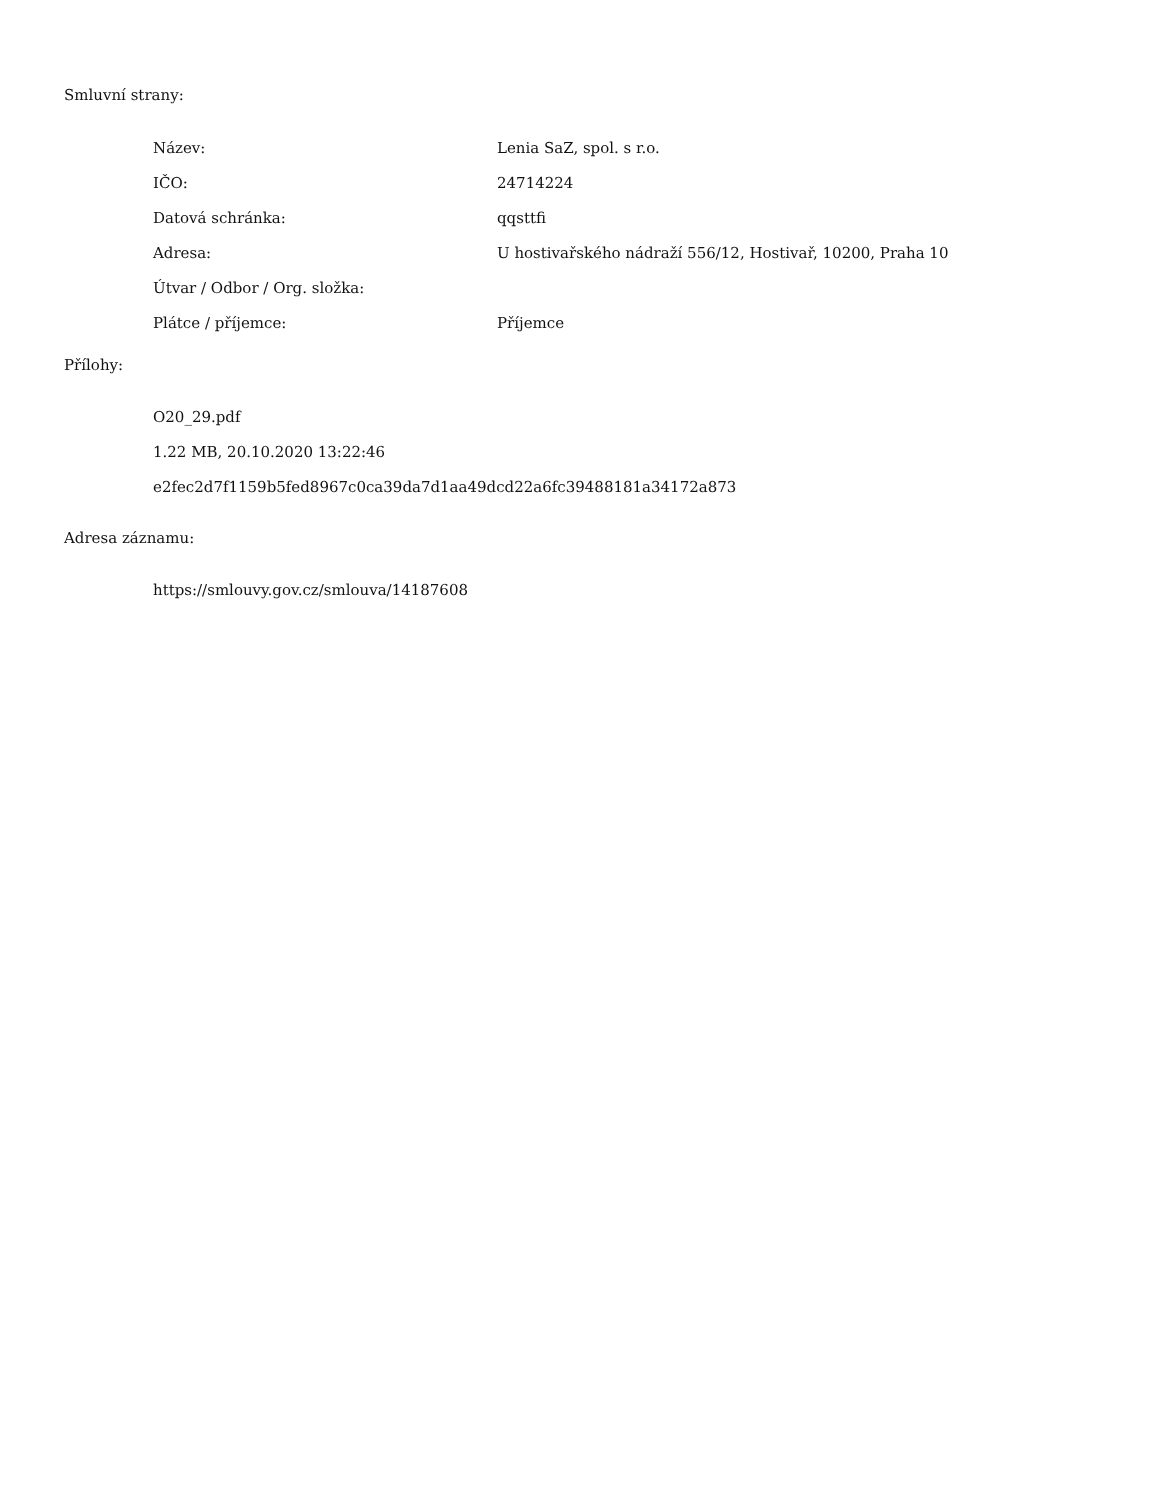Smluvní strany:
| Název: | Lenia SaZ, spol. s r.o. |
| IČO: | 24714224 |
| Datová schránka: | qqsttfi |
| Adresa: | U hostivařského nádraží 556/12, Hostivař, 10200, Praha 10 |
| Útvar / Odbor / Org. složka: | |
| Plátce / příjemce: | Příjemce |
Přílohy:
O20_29.pdf
1.22 MB, 20.10.2020 13:22:46
e2fec2d7f1159b5fed8967c0ca39da7d1aa49dcd22a6fc39488181a34172a873
Adresa záznamu:
https://smlouvy.gov.cz/smlouva/14187608